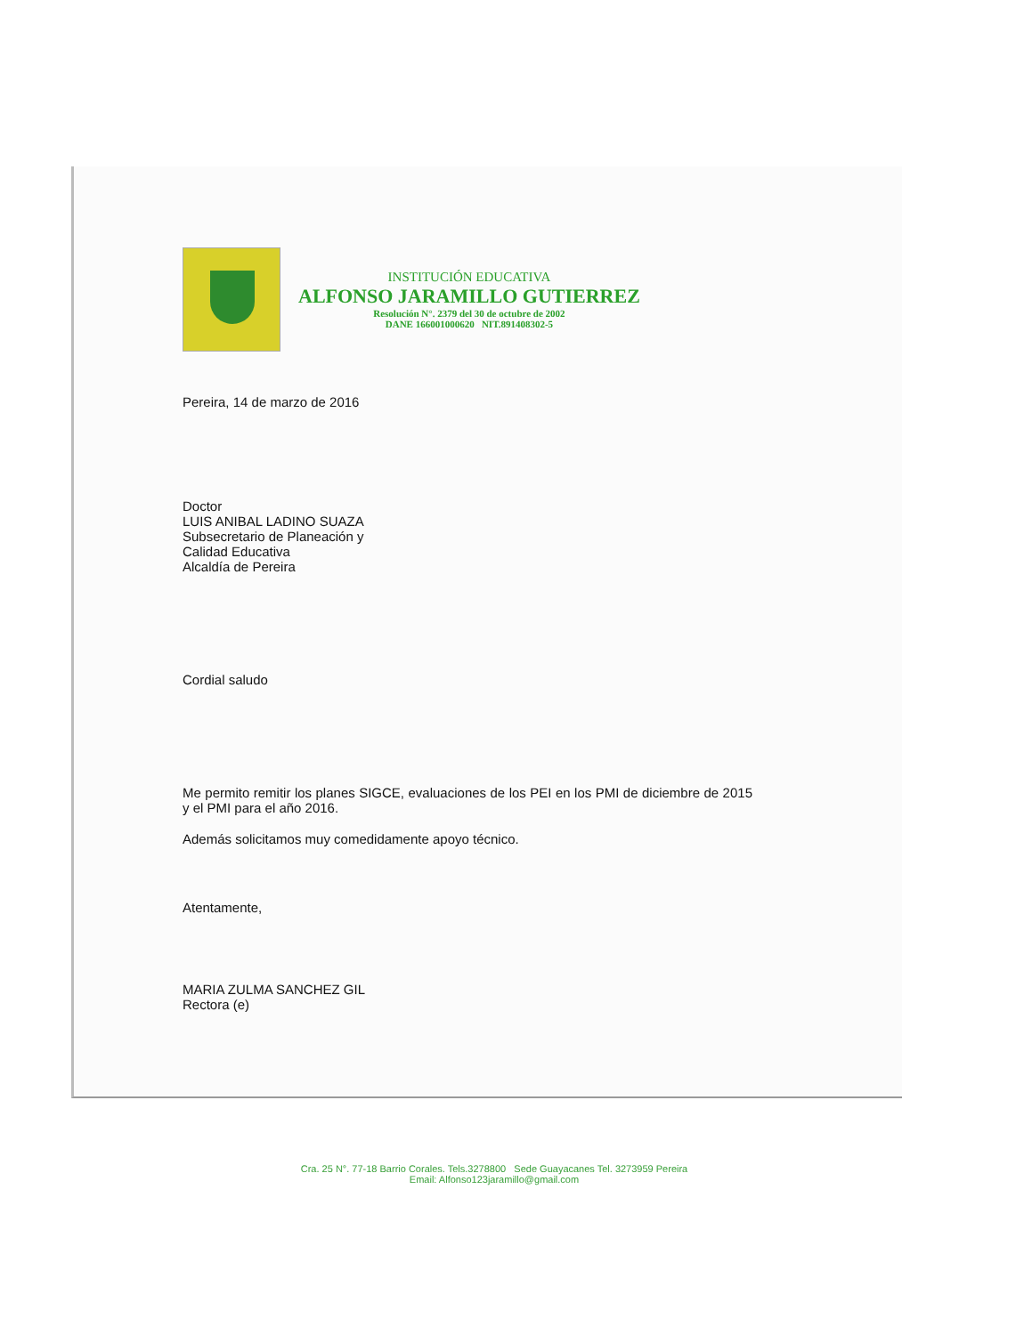INSTITUCIÓN EDUCATIVA
ALFONSO JARAMILLO GUTIERREZ
Resolución N°. 2379 del 30 de octubre de 2002
DANE 166001000620 NIT.891408302-5
Pereira, 14 de marzo de 2016
Doctor
LUIS ANIBAL LADINO SUAZA
Subsecretario de Planeación y
Calidad Educativa
Alcaldía de Pereira
Cordial saludo
Me permito remitir los planes SIGCE, evaluaciones de los PEI en los PMI de diciembre de 2015 y el PMI para el año 2016.
Además solicitamos muy comedidamente apoyo técnico.
Atentamente,
MARIA ZULMA SANCHEZ GIL
Rectora (e)
Cra. 25 N°. 77-18 Barrio Corales. Tels.3278800 Sede Guayacanes Tel. 3273959 Pereira
Email: Alfonso123jaramillo@gmail.com